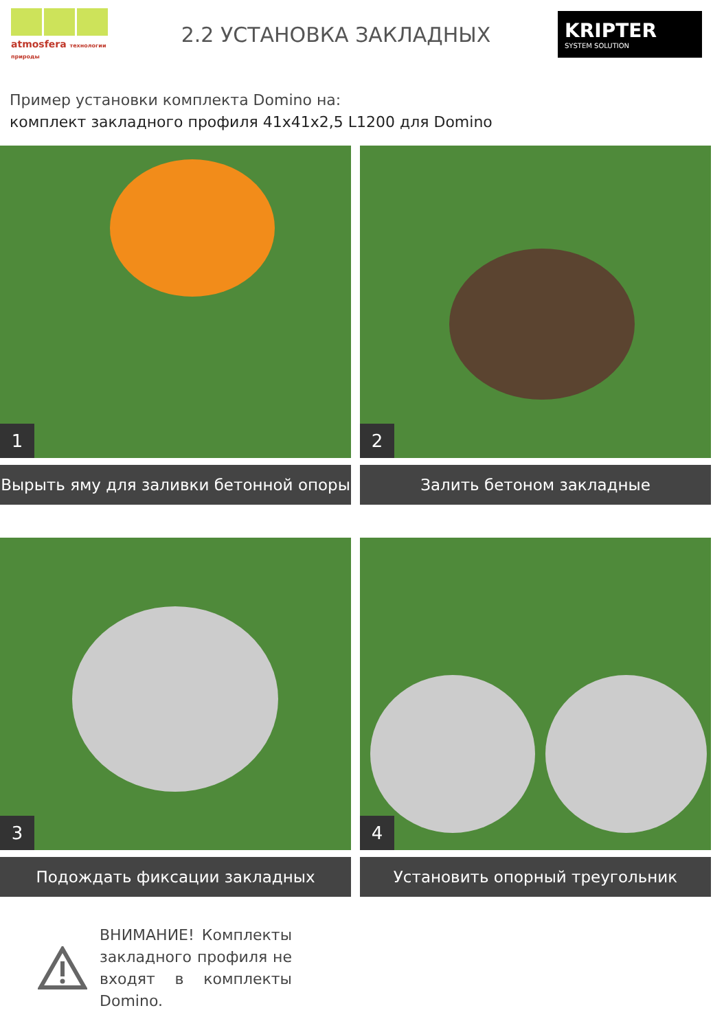atmosfera технологии природы
2.2 УСТАНОВКА ЗАКЛАДНЫХ
KRIPTER
SYSTEM SOLUTION
Пример установки комплекта Domino на:
комплект закладного профиля 41х41х2,5 L1200 для Domino
1
Вырыть яму для заливки бетонной опоры
2
Залить бетоном закладные
3
Подождать фиксации закладных
4
Установить опорный треугольник
ВНИМАНИЕ! Комплекты закладного профиля не входят в комплекты Domino.